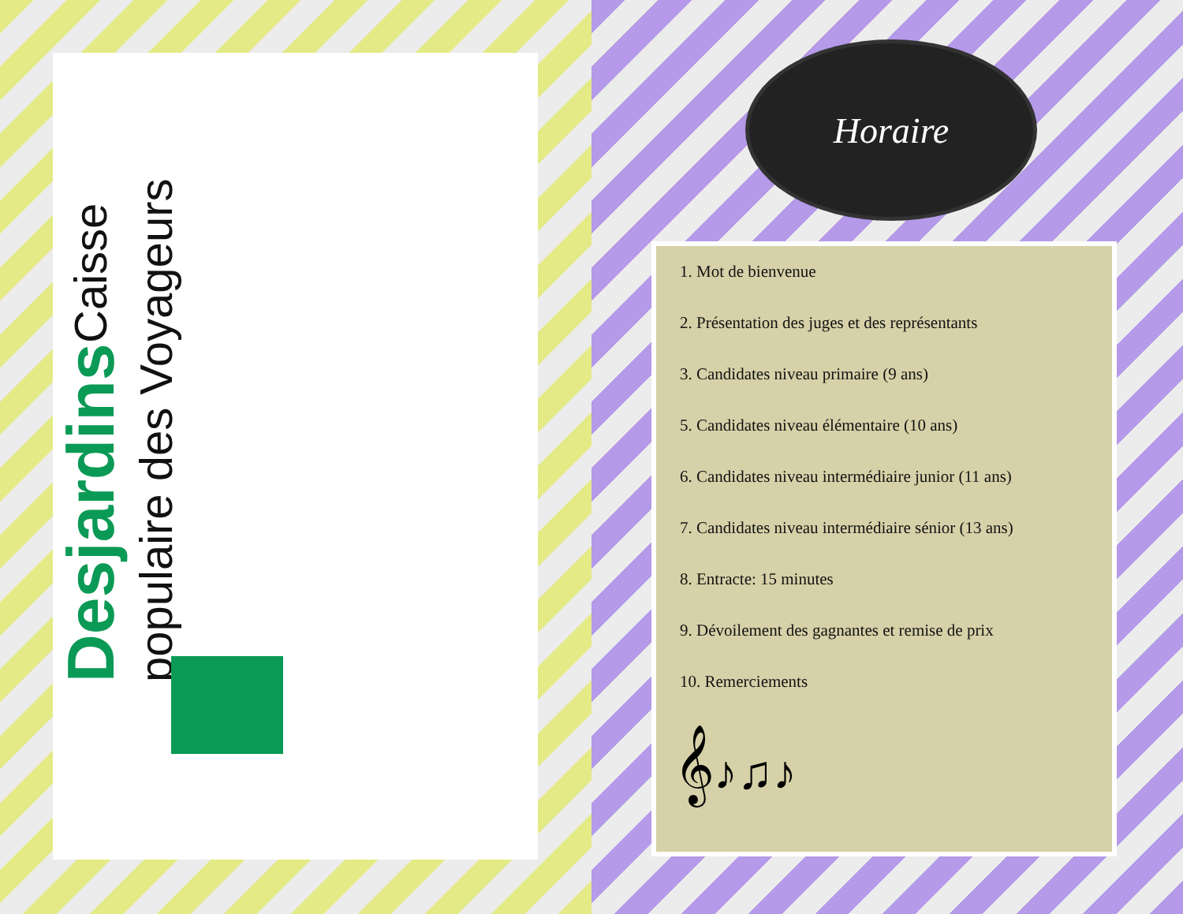Desjardins Caisse populaire des Voyageurs
Horaire
1. Mot de bienvenue
2. Présentation des juges et des représentants
3. Candidates niveau primaire (9 ans)
5. Candidates niveau élémentaire (10 ans)
6. Candidates niveau intermédiaire junior (11 ans)
7. Candidates niveau intermédiaire sénior (13 ans)
8. Entracte: 15 minutes
9. Dévoilement des gagnantes et remise de prix
10. Remerciements
𝄞♪♫♪